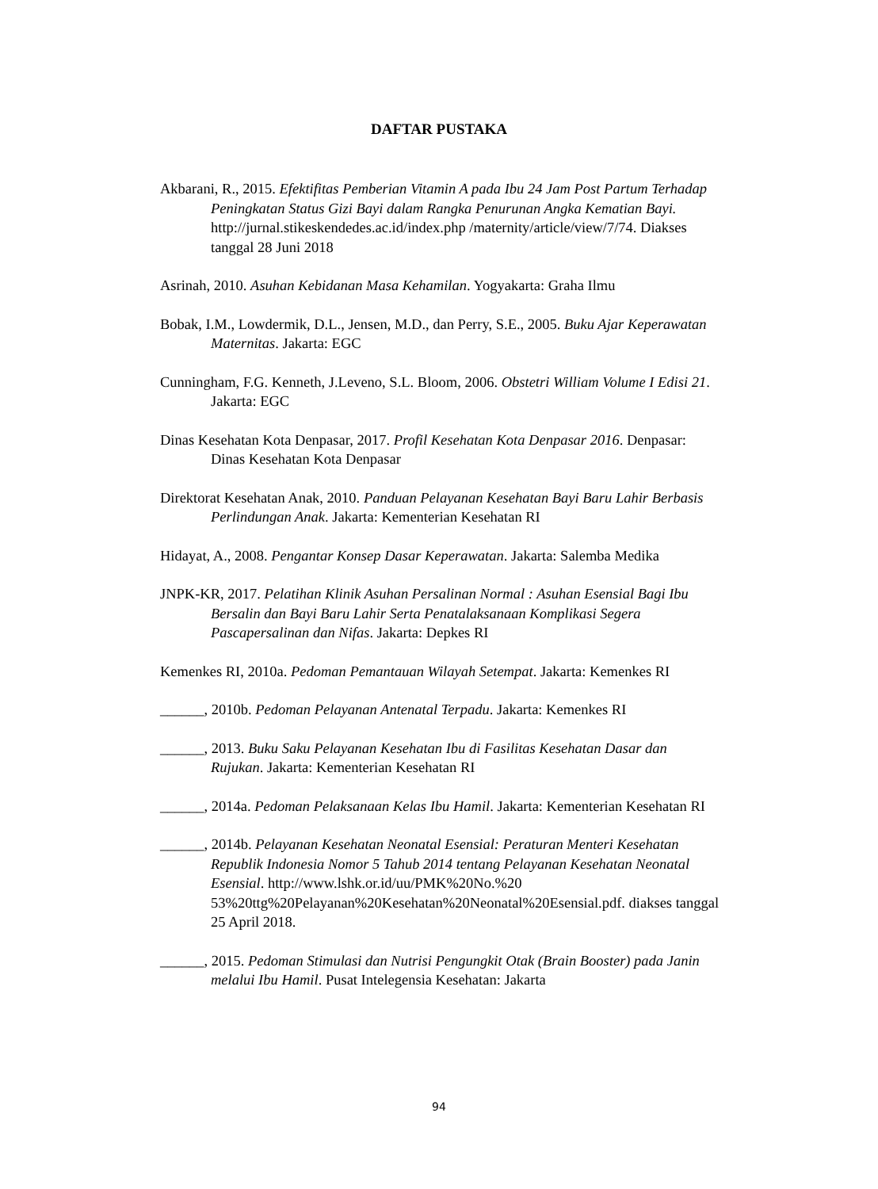DAFTAR PUSTAKA
Akbarani, R., 2015. Efektifitas Pemberian Vitamin A pada Ibu 24 Jam Post Partum Terhadap Peningkatan Status Gizi Bayi dalam Rangka Penurunan Angka Kematian Bayi. http://jurnal.stikeskendedes.ac.id/index.php /maternity/article/view/7/74. Diakses tanggal 28 Juni 2018
Asrinah, 2010. Asuhan Kebidanan Masa Kehamilan. Yogyakarta: Graha Ilmu
Bobak, I.M., Lowdermik, D.L., Jensen, M.D., dan Perry, S.E., 2005. Buku Ajar Keperawatan Maternitas. Jakarta: EGC
Cunningham, F.G. Kenneth, J.Leveno, S.L. Bloom, 2006. Obstetri William Volume I Edisi 21. Jakarta: EGC
Dinas Kesehatan Kota Denpasar, 2017. Profil Kesehatan Kota Denpasar 2016. Denpasar: Dinas Kesehatan Kota Denpasar
Direktorat Kesehatan Anak, 2010. Panduan Pelayanan Kesehatan Bayi Baru Lahir Berbasis Perlindungan Anak. Jakarta: Kementerian Kesehatan RI
Hidayat, A., 2008. Pengantar Konsep Dasar Keperawatan. Jakarta: Salemba Medika
JNPK-KR, 2017. Pelatihan Klinik Asuhan Persalinan Normal : Asuhan Esensial Bagi Ibu Bersalin dan Bayi Baru Lahir Serta Penatalaksanaan Komplikasi Segera Pascapersalinan dan Nifas. Jakarta: Depkes RI
Kemenkes RI, 2010a. Pedoman Pemantauan Wilayah Setempat. Jakarta: Kemenkes RI
______, 2010b. Pedoman Pelayanan Antenatal Terpadu. Jakarta: Kemenkes RI
______, 2013. Buku Saku Pelayanan Kesehatan Ibu di Fasilitas Kesehatan Dasar dan Rujukan. Jakarta: Kementerian Kesehatan RI
______, 2014a. Pedoman Pelaksanaan Kelas Ibu Hamil. Jakarta: Kementerian Kesehatan RI
______, 2014b. Pelayanan Kesehatan Neonatal Esensial: Peraturan Menteri Kesehatan Republik Indonesia Nomor 5 Tahub 2014 tentang Pelayanan Kesehatan Neonatal Esensial. http://www.lshk.or.id/uu/PMK%20No.%20 53%20ttg%20Pelayanan%20Kesehatan%20Neonatal%20Esensial.pdf. diakses tanggal 25 April 2018.
______, 2015. Pedoman Stimulasi dan Nutrisi Pengungkit Otak (Brain Booster) pada Janin melalui Ibu Hamil. Pusat Intelegensia Kesehatan: Jakarta
94